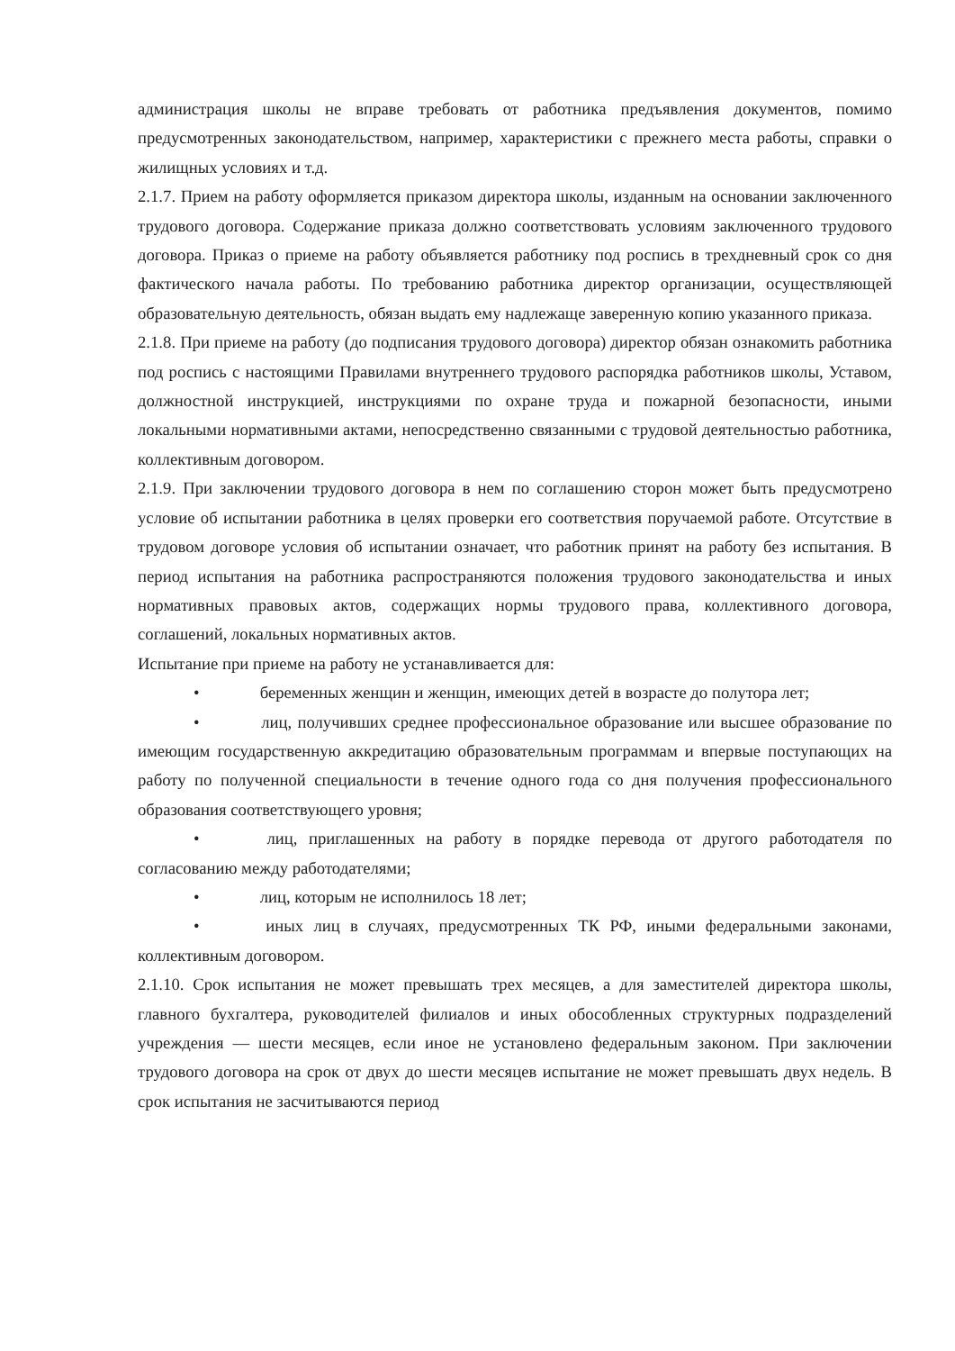администрация школы не вправе требовать от работника предъявления документов, помимо предусмотренных законодательством, например, характеристики с прежнего места работы, справки о жилищных условиях и т.д.
2.1.7. Прием на работу оформляется приказом директора школы, изданным на основании заключенного трудового договора. Содержание приказа должно соответствовать условиям заключенного трудового договора. Приказ о приеме на работу объявляется работнику под роспись в трехдневный срок со дня фактического начала работы. По требованию работника директор организации, осуществляющей образовательную деятельность, обязан выдать ему надлежаще заверенную копию указанного приказа.
2.1.8. При приеме на работу (до подписания трудового договора) директор обязан ознакомить работника под роспись с настоящими Правилами внутреннего трудового распорядка работников школы, Уставом, должностной инструкцией, инструкциями по охране труда и пожарной безопасности, иными локальными нормативными актами, непосредственно связанными с трудовой деятельностью работника, коллективным договором.
2.1.9. При заключении трудового договора в нем по соглашению сторон может быть предусмотрено условие об испытании работника в целях проверки его соответствия поручаемой работе. Отсутствие в трудовом договоре условия об испытании означает, что работник принят на работу без испытания. В период испытания на работника распространяются положения трудового законодательства и иных нормативных правовых актов, содержащих нормы трудового права, коллективного договора, соглашений, локальных нормативных актов.
Испытание при приеме на работу не устанавливается для:
• беременных женщин и женщин, имеющих детей в возрасте до полутора лет;
• лиц, получивших среднее профессиональное образование или высшее образование по имеющим государственную аккредитацию образовательным программам и впервые поступающих на работу по полученной специальности в течение одного года со дня получения профессионального образования соответствующего уровня;
• лиц, приглашенных на работу в порядке перевода от другого работодателя по согласованию между работодателями;
• лиц, которым не исполнилось 18 лет;
• иных лиц в случаях, предусмотренных ТК РФ, иными федеральными законами, коллективным договором.
2.1.10. Срок испытания не может превышать трех месяцев, а для заместителей директора школы, главного бухгалтера, руководителей филиалов и иных обособленных структурных подразделений учреждения — шести месяцев, если иное не установлено федеральным законом. При заключении трудового договора на срок от двух до шести месяцев испытание не может превышать двух недель. В срок испытания не засчитываются период